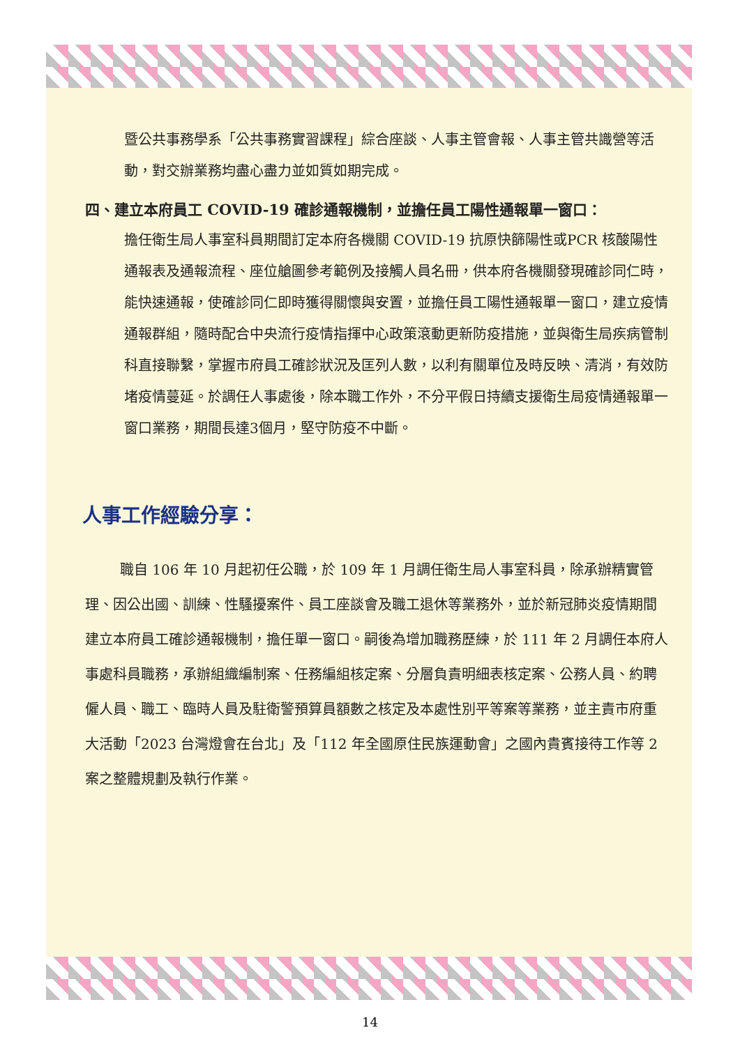暨公共事務學系「公共事務實習課程」綜合座談、人事主管會報、人事主管共識營等活動，對交辦業務均盡心盡力並如質如期完成。
四、建立本府員工 COVID-19 確診通報機制，並擔任員工陽性通報單一窗口：
擔任衛生局人事室科員期間訂定本府各機關 COVID-19 抗原快篩陽性或PCR 核酸陽性通報表及通報流程、座位艙圖參考範例及接觸人員名冊，供本府各機關發現確診同仁時，能快速通報，使確診同仁即時獲得關懷與安置，並擔任員工陽性通報單一窗口，建立疫情通報群組，隨時配合中央流行疫情指揮中心政策滾動更新防疫措施，並與衛生局疾病管制科直接聯繫，掌握市府員工確診狀況及匡列人數，以利有關單位及時反映、清消，有效防堵疫情蔓延。於調任人事處後，除本職工作外，不分平假日持續支援衛生局疫情通報單一窗口業務，期間長達3個月，堅守防疫不中斷。
人事工作經驗分享：
職自 106 年 10 月起初任公職，於 109 年 1 月調任衛生局人事室科員，除承辦精實管理、因公出國、訓練、性騷擾案件、員工座談會及職工退休等業務外，並於新冠肺炎疫情期間建立本府員工確診通報機制，擔任單一窗口。嗣後為增加職務歷練，於 111 年 2 月調任本府人事處科員職務，承辦組織編制案、任務編組核定案、分層負責明細表核定案、公務人員、約聘僱人員、職工、臨時人員及駐衛警預算員額數之核定及本處性別平等案等業務，並主責市府重大活動「2023 台灣燈會在台北」及「112 年全國原住民族運動會」之國內貴賓接待工作等 2 案之整體規劃及執行作業。
14